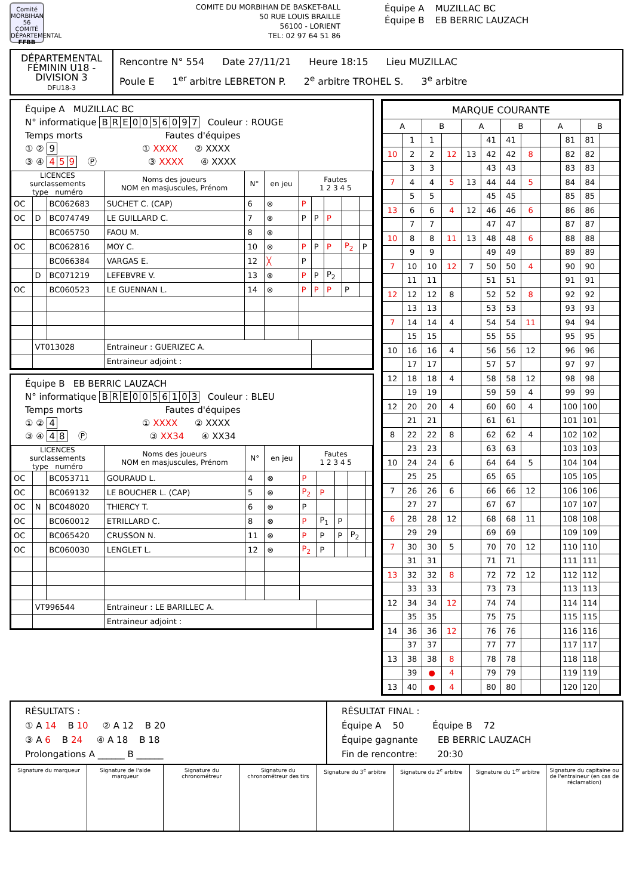Comité
MORBIHAN 56
COMITÉ DÉPARTEMENTAL
FFBB
COMITE DU MORBIHAN DE BASKET-BALL
50 RUE LOUIS BRAILLE
56100 - LORIENT
TEL: 02 97 64 51 86
Équipe A MUZILLAC BC
Équipe B EB BERRIC LAUZACH
DÉPARTEMENTAL
FÉMININ U18 -
DIVISION 3
DFU18-3
Rencontre N° 554 Date 27/11/21 Heure 18:15 Lieu MUZILLAC
Poule E 1<sup>er</sup> arbitre LEBRETON P. 2<sup>e</sup> arbitre TROHEL S. 3<sup>e</sup> arbitre
Équipe A MUZILLAC BC
N° informatique BRE 0056097 Couleur : ROUGE
Temps morts Fautes d'équipes
① ② 9 ① XXXX ② XXXX
③ ④ 4 5 9 Ⓟ ③ XXXX ④ XXXX
| LICENCES surclassements type numéro | | | Noms des joueurs NOM en masjuscules, Prénom | N° | en jeu | Fautes 1 2 3 4 5 | | | | |
| --- | --- | --- | --- | --- | --- | --- | --- | --- | --- | --- |
| OC | | BC062683 | SUCHET C. (CAP) | 6 | ⊗ | P | | | | |
| OC | D | BC074749 | LE GUILLARD C. | 7 | ⊗ | P | P | P | | |
| | | BC065750 | FAOU M. | 8 | ⊗ | | | | | |
| OC | | BC062816 | MOY C. | 10 | ⊗ | P | P | P | P<sub>2</sub> | P |
| | | BC066384 | VARGAS E. | 12 | ╳ | P | | | | |
| | D | BC071219 | LEFEBVRE V. | 13 | ⊗ | P | P | P<sub>2</sub> | | |
| OC | | BC060523 | LE GUENNAN L. | 14 | ⊗ | P | P | P | P | |
| | VT013028 | | Entraineur : GUERIZEC A. | | | | | | | |
| | | | Entraineur adjoint : | | | | | | | |
Équipe B EB BERRIC LAUZACH
N° informatique BRE 0056103 Couleur : BLEU
Temps morts Fautes d'équipes
① ② 4 ① XXXX ② XXXX
③ ④ 48 Ⓟ ③ XX34 ④ XX34
| LICENCES surclassements type numéro | | | Noms des joueurs NOM en masjuscules, Prénom | N° | en jeu | Fautes 1 2 3 4 5 | | | | |
| --- | --- | --- | --- | --- | --- | --- | --- | --- | --- | --- |
| OC | | BC053711 | GOURAUD L. | 4 | ⊗ | P | | | | |
| OC | | BC069132 | LE BOUCHER L. (CAP) | 5 | ⊗ | P<sub>2</sub> | P | | | |
| OC | N | BC048020 | THIERCY T. | 6 | ⊗ | P | | | | |
| OC | | BC060012 | ETRILLARD C. | 8 | ⊗ | P | P<sub>1</sub> | P | | |
| OC | | BC065420 | CRUSSON N. | 11 | ⊗ | P | P | P | P<sub>2</sub> | |
| OC | | BC060030 | LENGLET L. | 12 | ⊗ | P<sub>2</sub> | P | | | |
| | VT996544 | | Entraineur : LE BARILLEC A. | | | | | | | |
| | | | Entraineur adjoint : | | | | | | | |
| MARQUE COURANTE | | | | | | | | | | | |
| --- | --- | --- | --- | --- | --- | --- | --- | --- | --- | --- | --- |
| A | | B | | A | | B | | A | | B | |
| | 1 | 1 | | | 41 | 41 | | | 81 | 81 | |
| 10 | 2 | 2 | 12 | 13 | 42 | 42 | 8 | | 82 | 82 | |
| | 3 | 3 | | | 43 | 43 | | | 83 | 83 | |
| 7 | 4 | 4 | 5 | 13 | 44 | 44 | 5 | | 84 | 84 | |
| | 5 | 5 | | | 45 | 45 | | | 85 | 85 | |
| 13 | 6 | 6 | 4 | 12 | 46 | 46 | 6 | | 86 | 86 | |
| | 7 | 7 | | | 47 | 47 | | | 87 | 87 | |
| 10 | 8 | 8 | 11 | 13 | 48 | 48 | 6 | | 88 | 88 | |
| | 9 | 9 | | | 49 | 49 | | | 89 | 89 | |
| 7 | 10 | 10 | 12 | 7 | 50 | 50 | 4 | | 90 | 90 | |
| | 11 | 11 | | | 51 | 51 | | | 91 | 91 | |
| 12 | 12 | 12 | 8 | | 52 | 52 | 8 | | 92 | 92 | |
| | 13 | 13 | | | 53 | 53 | | | 93 | 93 | |
| 7 | 14 | 14 | 4 | | 54 | 54 | 11 | | 94 | 94 | |
| | 15 | 15 | | | 55 | 55 | | | 95 | 95 | |
| 10 | 16 | 16 | 4 | | 56 | 56 | 12 | | 96 | 96 | |
| | 17 | 17 | | | 57 | 57 | | | 97 | 97 | |
| 12 | 18 | 18 | 4 | | 58 | 58 | 12 | | 98 | 98 | |
| | 19 | 19 | | | 59 | 59 | 4 | | 99 | 99 | |
| 12 | 20 | 20 | 4 | | 60 | 60 | 4 | | 100 | 100 | |
| | 21 | 21 | | | 61 | 61 | | | 101 | 101 | |
| 8 | 22 | 22 | 8 | | 62 | 62 | 4 | | 102 | 102 | |
| | 23 | 23 | | | 63 | 63 | | | 103 | 103 | |
| 10 | 24 | 24 | 6 | | 64 | 64 | 5 | | 104 | 104 | |
| | 25 | 25 | | | 65 | 65 | | | 105 | 105 | |
| 7 | 26 | 26 | 6 | | 66 | 66 | 12 | | 106 | 106 | |
| | 27 | 27 | | | 67 | 67 | | | 107 | 107 | |
| 6 | 28 | 28 | 12 | | 68 | 68 | 11 | | 108 | 108 | |
| | 29 | 29 | | | 69 | 69 | | | 109 | 109 | |
| 7 | 30 | 30 | 5 | | 70 | 70 | 12 | | 110 | 110 | |
| | 31 | 31 | | | 71 | 71 | | | 111 | 111 | |
| 13 | 32 | 32 | 8 | | 72 | 72 | 12 | | 112 | 112 | |
| | 33 | 33 | | | 73 | 73 | | | 113 | 113 | |
| 12 | 34 | 34 | 12 | | 74 | 74 | | | 114 | 114 | |
| | 35 | 35 | | | 75 | 75 | | | 115 | 115 | |
| 14 | 36 | 36 | 12 | | 76 | 76 | | | 116 | 116 | |
| | 37 | 37 | | | 77 | 77 | | | 117 | 117 | |
| 13 | 38 | 38 | 8 | | 78 | 78 | | | 118 | 118 | |
| | 39 | ● | 4 | | 79 | 79 | | | 119 | 119 | |
| 13 | 40 | ● | 4 | | 80 | 80 | | | 120 | 120 | |
RÉSULTATS :
① A 14 B 10 ② A 12 B 20
③ A 6 B 24 ④ A 18 B 18
Prolongations A ______ B ______
RÉSULTAT FINAL :
Équipe A 50 Équipe B 72
Équipe gagnante EB BERRIC LAUZACH
Fin de rencontre: 20:30
Signature du marqueur Signature de l'aide marqueur Signature du chronométreur Signature du chronométreur des tirs
Signature du 3<sup>e</sup> arbitre Signature du 2<sup>e</sup> arbitre Signature du 1<sup>er</sup> arbitre Signature du capitaine ou de l'entraineur (en cas de réclamation)